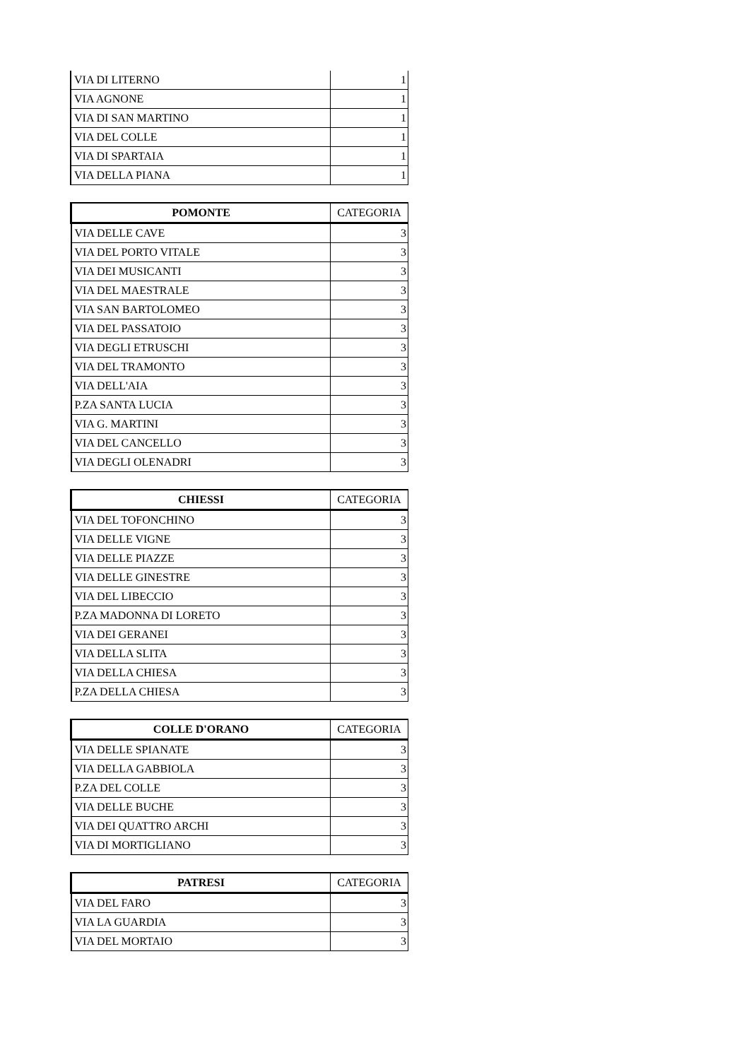| VIA DI LITERNO | 1 |
| VIA AGNONE | 1 |
| VIA DI SAN MARTINO | 1 |
| VIA DEL COLLE | 1 |
| VIA DI SPARTAIA | 1 |
| VIA DELLA PIANA | 1 |
| POMONTE | CATEGORIA |
| --- | --- |
| VIA DELLE CAVE | 3 |
| VIA DEL PORTO VITALE | 3 |
| VIA DEI MUSICANTI | 3 |
| VIA DEL MAESTRALE | 3 |
| VIA SAN BARTOLOMEO | 3 |
| VIA DEL PASSATOIO | 3 |
| VIA DEGLI ETRUSCHI | 3 |
| VIA DEL TRAMONTO | 3 |
| VIA DELL'AIA | 3 |
| P.ZA SANTA LUCIA | 3 |
| VIA G. MARTINI | 3 |
| VIA DEL CANCELLO | 3 |
| VIA DEGLI OLENADRI | 3 |
| CHIESSI | CATEGORIA |
| --- | --- |
| VIA DEL TOFONCHINO | 3 |
| VIA DELLE VIGNE | 3 |
| VIA DELLE PIAZZE | 3 |
| VIA DELLE GINESTRE | 3 |
| VIA DEL LIBECCIO | 3 |
| P.ZA MADONNA DI LORETO | 3 |
| VIA DEI GERANEI | 3 |
| VIA DELLA SLITA | 3 |
| VIA DELLA CHIESA | 3 |
| P.ZA DELLA CHIESA | 3 |
| COLLE D'ORANO | CATEGORIA |
| --- | --- |
| VIA DELLE SPIANATE | 3 |
| VIA DELLA GABBIOLA | 3 |
| P.ZA DEL COLLE | 3 |
| VIA DELLE BUCHE | 3 |
| VIA DEI QUATTRO ARCHI | 3 |
| VIA DI MORTIGLIANO | 3 |
| PATRESI | CATEGORIA |
| --- | --- |
| VIA DEL FARO | 3 |
| VIA LA GUARDIA | 3 |
| VIA DEL MORTAIO | 3 |